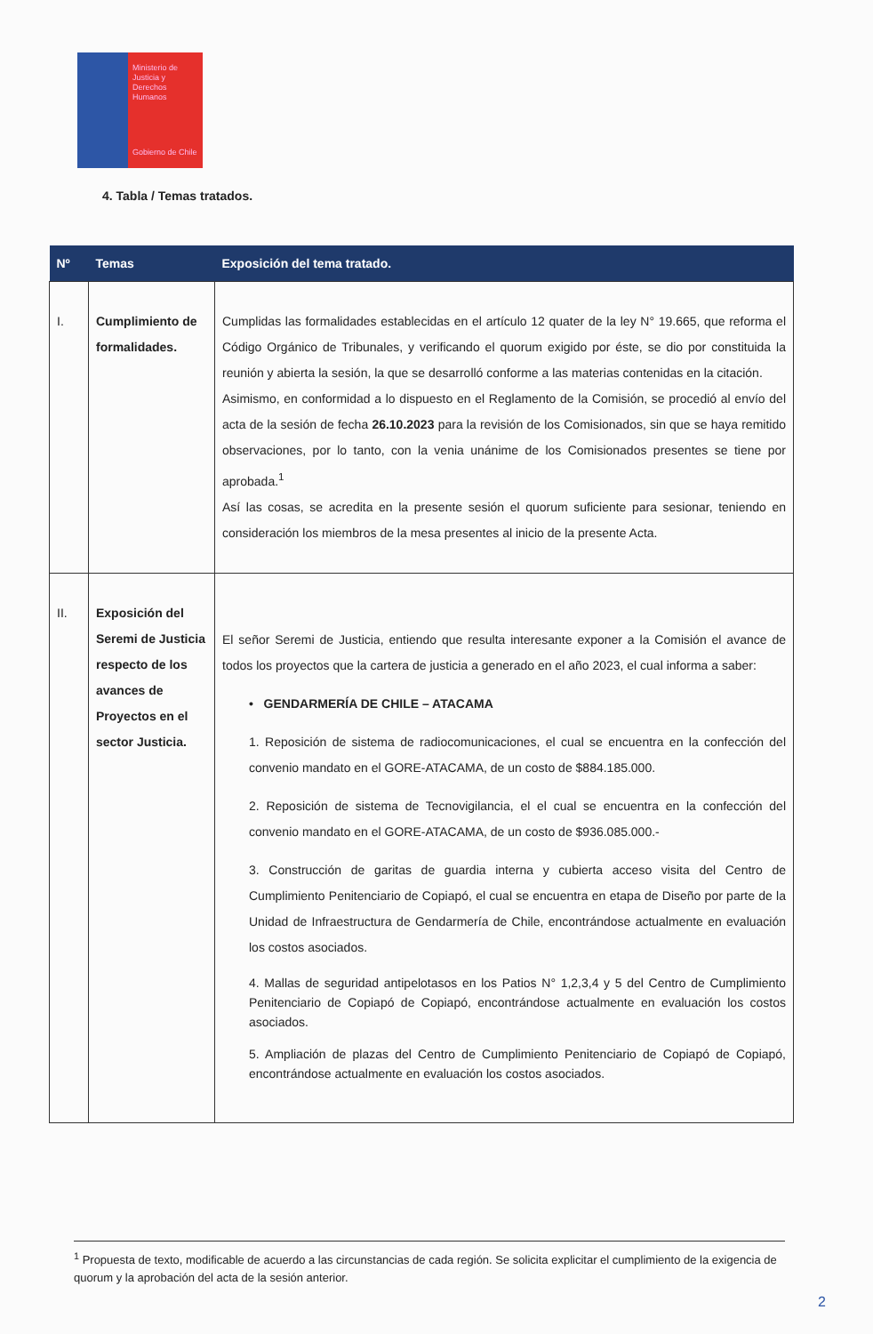Ministerio de
Justicia y
Derechos
Humanos
Gobierno de Chile
4. Tabla / Temas tratados.
| Nº | Temas | Exposición del tema tratado. |
| --- | --- | --- |
| I. | Cumplimiento de formalidades. | Cumplidas las formalidades establecidas en el artículo 12 quater de la ley N° 19.665, que reforma el Código Orgánico de Tribunales, y verificando el quorum exigido por éste, se dio por constituida la reunión y abierta la sesión, la que se desarrolló conforme a las materias contenidas en la citación. Asimismo, en conformidad a lo dispuesto en el Reglamento de la Comisión, se procedió al envío del acta de la sesión de fecha 26.10.2023 para la revisión de los Comisionados, sin que se haya remitido observaciones, por lo tanto, con la venia unánime de los Comisionados presentes se tiene por aprobada.<sup>1</sup> Así las cosas, se acredita en la presente sesión el quorum suficiente para sesionar, teniendo en consideración los miembros de la mesa presentes al inicio de la presente Acta. |
| II. | Exposición del Seremi de Justicia respecto de los avances de Proyectos en el sector Justicia. | El señor Seremi de Justicia, entiendo que resulta interesante exponer a la Comisión el avance de todos los proyectos que la cartera de justicia a generado en el año 2023, el cual informa a saber: • GENDARMERÍA DE CHILE – ATACAMA 1. Reposición de sistema de radiocomunicaciones, el cual se encuentra en la confección del convenio mandato en el GORE-ATACAMA, de un costo de $884.185.000. 2. Reposición de sistema de Tecnovigilancia, el el cual se encuentra en la confección del convenio mandato en el GORE-ATACAMA, de un costo de $936.085.000.- 3. Construcción de garitas de guardia interna y cubierta acceso visita del Centro de Cumplimiento Penitenciario de Copiapó, el cual se encuentra en etapa de Diseño por parte de la Unidad de Infraestructura de Gendarmería de Chile, encontrándose actualmente en evaluación los costos asociados. 4. Mallas de seguridad antipelotasos en los Patios N° 1,2,3,4 y 5 del Centro de Cumplimiento Penitenciario de Copiapó de Copiapó, encontrándose actualmente en evaluación los costos asociados. 5. Ampliación de plazas del Centro de Cumplimiento Penitenciario de Copiapó de Copiapó, encontrándose actualmente en evaluación los costos asociados. |
<sup>1</sup> Propuesta de texto, modificable de acuerdo a las circunstancias de cada región. Se solicita explicitar el cumplimiento de la exigencia de quorum y la aprobación del acta de la sesión anterior.
2